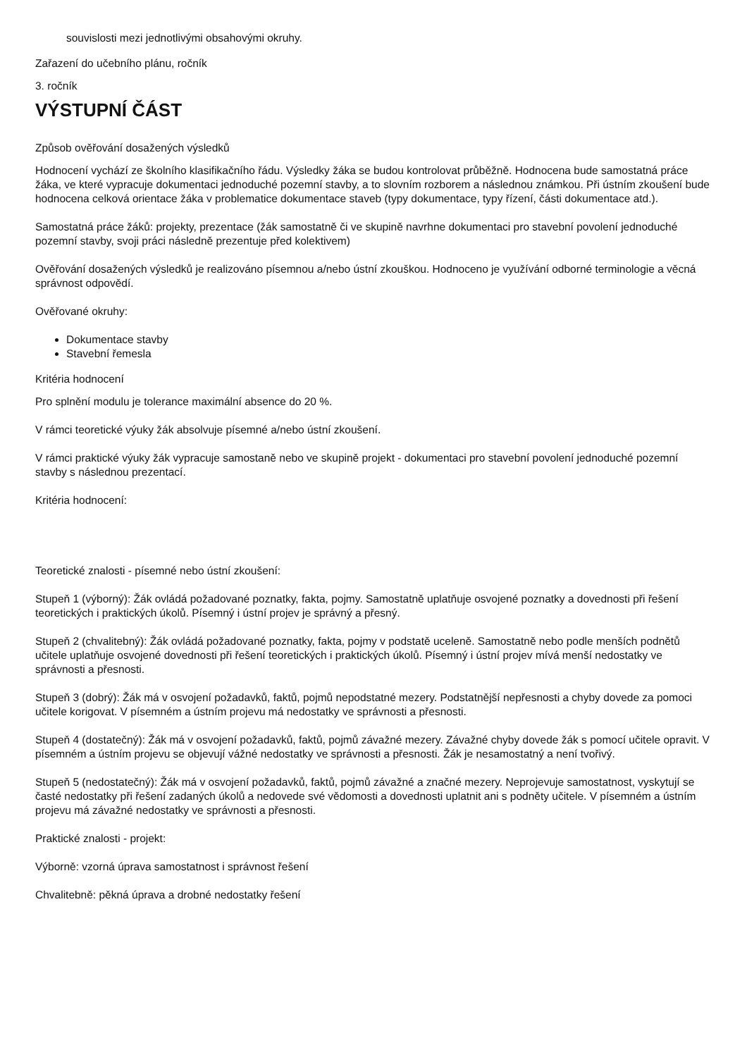souvislosti mezi jednotlivými obsahovými okruhy.
Zařazení do učebního plánu, ročník
3. ročník
VÝSTUPNÍ ČÁST
Způsob ověřování dosažených výsledků
Hodnocení vychází ze školního klasifikačního řádu. Výsledky žáka se budou kontrolovat průběžně. Hodnocena bude samostatná práce žáka, ve které vypracuje dokumentaci jednoduché pozemní stavby, a to slovním rozborem a následnou známkou. Při ústním zkoušení bude hodnocena celková orientace žáka v problematice dokumentace staveb (typy dokumentace, typy řízení, části dokumentace atd.).
Samostatná práce žáků: projekty, prezentace (žák samostatně či ve skupině navrhne dokumentaci pro stavební povolení jednoduché pozemní stavby, svoji práci následně prezentuje před kolektivem)
Ověřování dosažených výsledků je realizováno písemnou a/nebo ústní zkouškou. Hodnoceno je využívání odborné terminologie a věcná správnost odpovědí.
Ověřované okruhy:
Dokumentace stavby
Stavební řemesla
Kritéria hodnocení
Pro splnění modulu je tolerance maximální absence do 20 %.
V rámci teoretické výuky žák absolvuje písemné a/nebo ústní zkoušení.
V rámci praktické výuky žák vypracuje samostaně nebo ve skupině projekt - dokumentaci pro stavební povolení jednoduché pozemní stavby s následnou prezentací.
Kritéria hodnocení:
Teoretické znalosti - písemné nebo ústní zkoušení:
Stupeň 1 (výborný): Žák ovládá požadované poznatky, fakta, pojmy. Samostatně uplatňuje osvojené poznatky a dovednosti při řešení teoretických i praktických úkolů. Písemný i ústní projev je správný a přesný.
Stupeň 2 (chvalitebný): Žák ovládá požadované poznatky, fakta, pojmy v podstatě uceleně. Samostatně nebo podle menších podnětů učitele uplatňuje osvojené dovednosti při řešení teoretických i praktických úkolů. Písemný i ústní projev mívá menší nedostatky ve správnosti a přesnosti.
Stupeň 3 (dobrý): Žák má v osvojení požadavků, faktů, pojmů nepodstatné mezery. Podstatnější nepřesnosti a chyby dovede za pomoci učitele korigovat. V písemném a ústním projevu má nedostatky ve správnosti a přesnosti.
Stupeň 4 (dostatečný): Žák má v osvojení požadavků, faktů, pojmů závažné mezery. Závažné chyby dovede žák s pomocí učitele opravit. V písemném a ústním projevu se objevují vážné nedostatky ve správnosti a přesnosti. Žák je nesamostatný a není tvořivý.
Stupeň 5 (nedostatečný): Žák má v osvojení požadavků, faktů, pojmů závažné a značné mezery. Neprojevuje samostatnost, vyskytují se časté nedostatky při řešení zadaných úkolů a nedovede své vědomosti a dovednosti uplatnit ani s podněty učitele. V písemném a ústním projevu má závažné nedostatky ve správnosti a přesnosti.
Praktické znalosti - projekt:
Výborně: vzorná úprava samostatnost i správnost řešení
Chvalitebně: pěkná úprava a drobné nedostatky řešení